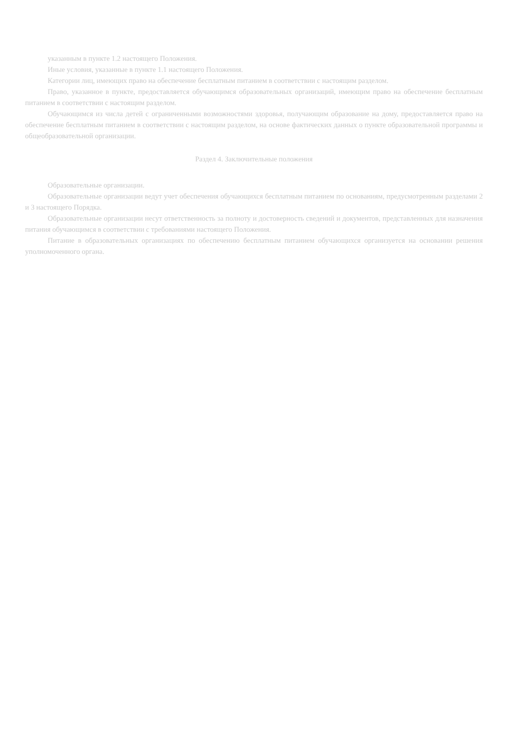указанным в пункте 1.2 настоящего Положения.
Иные условия, указанные в пункте 1.1 настоящего Положения.
Категории лиц, имеющих право на обеспечение бесплатным питанием в соответствии с настоящим разделом.
Право, указанное в пункте, предоставляется обучающимся образовательных организаций, имеющим право на обеспечение бесплатным питанием в соответствии с настоящим разделом.
Обучающимся из числа детей с ограниченными возможностями здоровья, получающим образование на дому, предоставляется право на обеспечение бесплатным питанием в соответствии с настоящим разделом, на основе фактических данных о пункте образовательной программы и общеобразовательной организации.
Раздел 4. Заключительные положения
Образовательные организации.
Образовательные организации ведут учет обеспечения обучающихся бесплатным питанием по основаниям, предусмотренным разделами 2 и 3 настоящего Порядка.
Образовательные организации несут ответственность за полноту и достоверность сведений и документов, представленных для назначения питания обучающимся в соответствии с требованиями настоящего Положения.
Питание в образовательных организациях по обеспечению бесплатным питанием обучающихся организуется на основании решения уполномоченного органа.